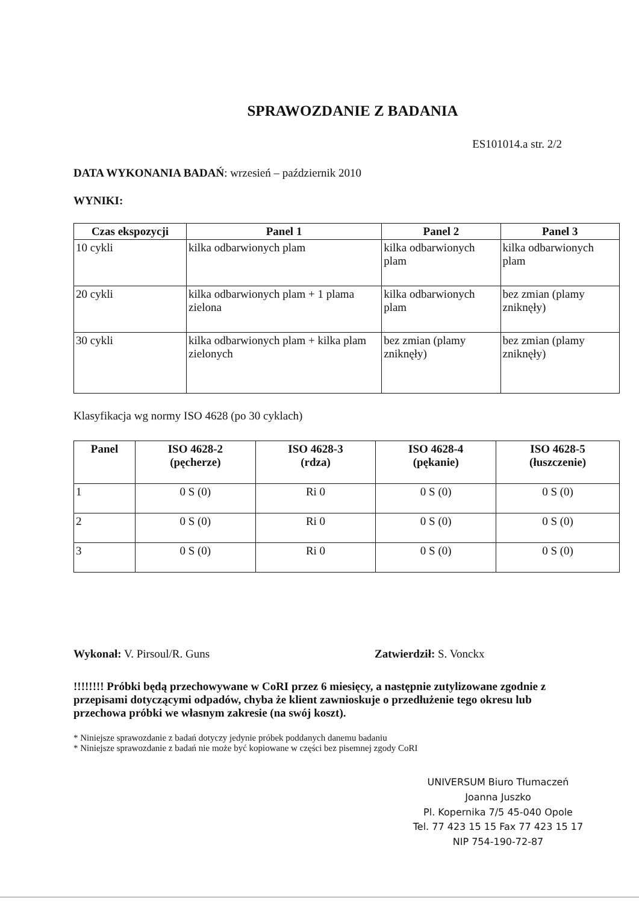SPRAWOZDANIE Z BADANIA
ES101014.a str. 2/2
DATA WYKONANIA BADAŃ: wrzesień – październik 2010
WYNIKI:
| Czas ekspozycji | Panel 1 | Panel 2 | Panel 3 |
| --- | --- | --- | --- |
| 10 cykli | kilka odbarwionych plam | kilka odbarwionych plam | kilka odbarwionych plam |
| 20 cykli | kilka odbarwionych plam + 1 plama zielona | kilka odbarwionych plam | bez zmian (plamy zniknęły) |
| 30 cykli | kilka odbarwionych plam + kilka plam zielonych | bez zmian (plamy zniknęły) | bez zmian (plamy zniknęły) |
Klasyfikacja wg normy ISO 4628 (po 30 cyklach)
| Panel | ISO 4628-2 (pęcherze) | ISO 4628-3 (rdza) | ISO 4628-4 (pękanie) | ISO 4628-5 (łuszczenie) |
| --- | --- | --- | --- | --- |
| 1 | 0 S (0) | Ri 0 | 0 S (0) | 0 S (0) |
| 2 | 0 S (0) | Ri 0 | 0 S (0) | 0 S (0) |
| 3 | 0 S (0) | Ri 0 | 0 S (0) | 0 S (0) |
Wykonał: V. Pirsoul/R. Guns Zatwierdził: S. Vonckx
!!!!!!!! Próbki będą przechowywane w CoRI przez 6 miesięcy, a następnie zutylizowane zgodnie z przepisami dotyczącymi odpadów, chyba że klient zawnioskuje o przedłużenie tego okresu lub przechowa próbki we własnym zakresie (na swój koszt).
* Niniejsze sprawozdanie z badań dotyczy jedynie próbek poddanych danemu badaniu
* Niniejsze sprawozdanie z badań nie może być kopiowane w części bez pisemnej zgody CoRI
UNIVERSUM Biuro Tłumaczeń
Joanna Juszko
Pl. Kopernika 7/5 45-040 Opole
Tel. 77 423 15 15 Fax 77 423 15 17
NIP 754-190-72-87